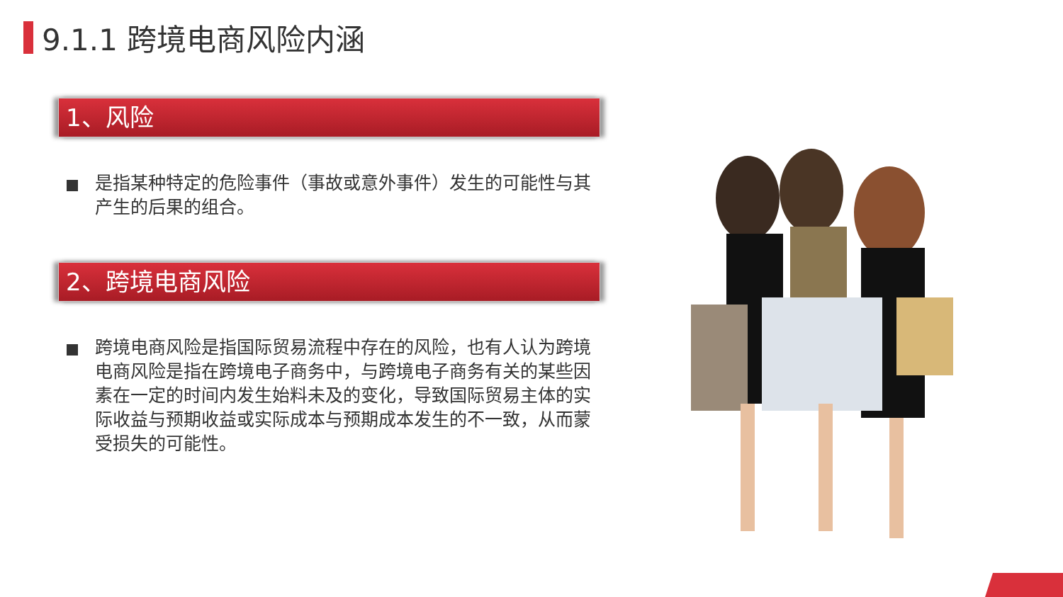9.1.1 跨境电商风险内涵
1、风险
是指某种特定的危险事件（事故或意外事件）发生的可能性与其产生的后果的组合。
2、跨境电商风险
跨境电商风险是指国际贸易流程中存在的风险，也有人认为跨境电商风险是指在跨境电子商务中，与跨境电子商务有关的某些因素在一定的时间内发生始料未及的变化，导致国际贸易主体的实际收益与预期收益或实际成本与预期成本发生的不一致，从而蒙受损失的可能性。